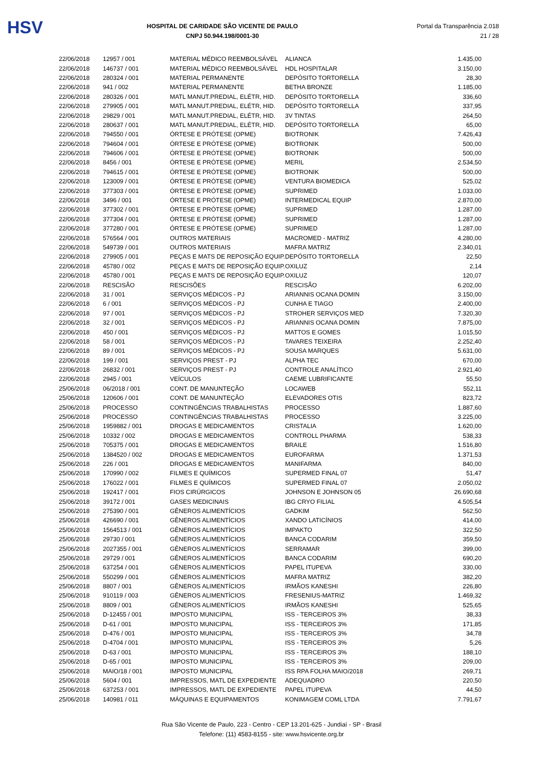HSV
HOSPITAL DE CARIDADE SÃO VICENTE DE PAULO
CNPJ 50.944.198/0001-30
Portal da Transparência 2.018
21 / 28
| 22/06/2018 | 12957 / 001 | MATERIAL MÉDICO REEMBOLSÁVEL | ALIANCA | 1.435,00 |
| 22/06/2018 | 146737 / 001 | MATERIAL MÉDICO REEMBOLSÁVEL | HDL HOSPITALAR | 3.150,00 |
| 22/06/2018 | 280324 / 001 | MATERIAL PERMANENTE | DEPÓSITO TORTORELLA | 28,30 |
| 22/06/2018 | 941 / 002 | MATERIAL PERMANENTE | BETHA BRONZE | 1.185,00 |
| 22/06/2018 | 280326 / 001 | MATL MANUT.PREDIAL, ELÉTR, HID. | DEPÓSITO TORTORELLA | 336,60 |
| 22/06/2018 | 279905 / 001 | MATL MANUT.PREDIAL, ELÉTR, HID. | DEPÓSITO TORTORELLA | 337,95 |
| 22/06/2018 | 29829 / 001 | MATL MANUT.PREDIAL, ELÉTR, HID. | 3V TINTAS | 264,50 |
| 22/06/2018 | 280637 / 001 | MATL MANUT.PREDIAL, ELÉTR, HID. | DEPÓSITO TORTORELLA | 65,00 |
| 22/06/2018 | 794550 / 001 | ÓRTESE E PRÓTESE (OPME) | BIOTRONIK | 7.426,43 |
| 22/06/2018 | 794604 / 001 | ÓRTESE E PRÓTESE (OPME) | BIOTRONIK | 500,00 |
| 22/06/2018 | 794606 / 001 | ÓRTESE E PRÓTESE (OPME) | BIOTRONIK | 500,00 |
| 22/06/2018 | 8456 / 001 | ÓRTESE E PRÓTESE (OPME) | MERIL | 2.534,50 |
| 22/06/2018 | 794615 / 001 | ÓRTESE E PRÓTESE (OPME) | BIOTRONIK | 500,00 |
| 22/06/2018 | 123009 / 001 | ÓRTESE E PRÓTESE (OPME) | VENTURA BIOMEDICA | 525,02 |
| 22/06/2018 | 377303 / 001 | ÓRTESE E PRÓTESE (OPME) | SUPRIMED | 1.033,00 |
| 22/06/2018 | 3496 / 001 | ÓRTESE E PRÓTESE (OPME) | INTERMEDICAL EQUIP | 2.870,00 |
| 22/06/2018 | 377302 / 001 | ÓRTESE E PRÓTESE (OPME) | SUPRIMED | 1.287,00 |
| 22/06/2018 | 377304 / 001 | ÓRTESE E PRÓTESE (OPME) | SUPRIMED | 1.287,00 |
| 22/06/2018 | 377280 / 001 | ÓRTESE E PRÓTESE (OPME) | SUPRIMED | 1.287,00 |
| 22/06/2018 | 576564 / 001 | OUTROS MATERIAIS | MACROMED - MATRIZ | 4.280,00 |
| 22/06/2018 | 549739 / 001 | OUTROS MATERIAIS | MAFRA MATRIZ | 2.340,01 |
| 22/06/2018 | 279905 / 001 | PEÇAS E MATS DE REPOSIÇÃO EQUIP. | DEPÓSITO TORTORELLA | 22,50 |
| 22/06/2018 | 45780 / 002 | PEÇAS E MATS DE REPOSIÇÃO EQUIP. | OXILUZ | 2,14 |
| 22/06/2018 | 45780 / 001 | PEÇAS E MATS DE REPOSIÇÃO EQUIP. | OXILUZ | 120,07 |
| 22/06/2018 | RESCISÃO | RESCISÕES | RESCISÃO | 6.202,00 |
| 22/06/2018 | 31 / 001 | SERVIÇOS MÉDICOS - PJ | ARIANNIS OCANA DOMIN | 3.150,00 |
| 22/06/2018 | 6 / 001 | SERVIÇOS MÉDICOS - PJ | CUNHA E TIAGO | 2.400,00 |
| 22/06/2018 | 97 / 001 | SERVIÇOS MÉDICOS - PJ | STROHER SERVIÇOS MED | 7.320,30 |
| 22/06/2018 | 32 / 001 | SERVIÇOS MÉDICOS - PJ | ARIANNIS OCANA DOMIN | 7.875,00 |
| 22/06/2018 | 450 / 001 | SERVIÇOS MÉDICOS - PJ | MATTOS E GOMES | 1.015,50 |
| 22/06/2018 | 58 / 001 | SERVIÇOS MÉDICOS - PJ | TAVARES TEIXEIRA | 2.252,40 |
| 22/06/2018 | 89 / 001 | SERVIÇOS MÉDICOS - PJ | SOUSA MARQUES | 5.631,00 |
| 22/06/2018 | 199 / 001 | SERVIÇOS PREST - PJ | ALPHA TEC | 670,00 |
| 22/06/2018 | 26832 / 001 | SERVIÇOS PREST - PJ | CONTROLE ANALÍTICO | 2.921,40 |
| 22/06/2018 | 2945 / 001 | VEÍCULOS | CAEME LUBRIFICANTE | 55,50 |
| 25/06/2018 | 06/2018 / 001 | CONT. DE MANUNTEÇÃO | LOCAWEB | 552,11 |
| 25/06/2018 | 120606 / 001 | CONT. DE MANUNTEÇÃO | ELEVADORES OTIS | 823,72 |
| 25/06/2018 | PROCESSO | CONTINGÊNCIAS TRABALHISTAS | PROCESSO | 1.887,60 |
| 25/06/2018 | PROCESSO | CONTINGÊNCIAS TRABALHISTAS | PROCESSO | 3.225,00 |
| 25/06/2018 | 1959882 / 001 | DROGAS E MEDICAMENTOS | CRISTALIA | 1.620,00 |
| 25/06/2018 | 10332 / 002 | DROGAS E MEDICAMENTOS | CONTROLL PHARMA | 538,33 |
| 25/06/2018 | 705375 / 001 | DROGAS E MEDICAMENTOS | BRAILE | 1.516,80 |
| 25/06/2018 | 1384520 / 002 | DROGAS E MEDICAMENTOS | EUROFARMA | 1.371,53 |
| 25/06/2018 | 226 / 001 | DROGAS E MEDICAMENTOS | MANIFARMA | 840,00 |
| 25/06/2018 | 170990 / 002 | FILMES E QUÍMICOS | SUPERMED FINAL 07 | 51,47 |
| 25/06/2018 | 176022 / 001 | FILMES E QUÍMICOS | SUPERMED FINAL 07 | 2.050,02 |
| 25/06/2018 | 192417 / 001 | FIOS CIRÚRGICOS | JOHNSON E JOHNSON 05 | 26.690,68 |
| 25/06/2018 | 39172 / 001 | GASES MEDICINAIS | IBG CRYO FILIAL | 4.505,54 |
| 25/06/2018 | 275390 / 001 | GÊNEROS ALIMENTÍCIOS | GADKIM | 562,50 |
| 25/06/2018 | 426690 / 001 | GÊNEROS ALIMENTÍCIOS | XANDO LATICÍNIOS | 414,00 |
| 25/06/2018 | 1564513 / 001 | GÊNEROS ALIMENTÍCIOS | IMPAKTO | 322,50 |
| 25/06/2018 | 29730 / 001 | GÊNEROS ALIMENTÍCIOS | BANCA CODARIM | 359,50 |
| 25/06/2018 | 2027355 / 001 | GÊNEROS ALIMENTÍCIOS | SERRAMAR | 399,00 |
| 25/06/2018 | 29729 / 001 | GÊNEROS ALIMENTÍCIOS | BANCA CODARIM | 690,20 |
| 25/06/2018 | 637254 / 001 | GÊNEROS ALIMENTÍCIOS | PAPEL ITUPEVA | 330,00 |
| 25/06/2018 | 550299 / 001 | GÊNEROS ALIMENTÍCIOS | MAFRA MATRIZ | 382,20 |
| 25/06/2018 | 8807 / 001 | GÊNEROS ALIMENTÍCIOS | IRMÃOS KANESHI | 226,80 |
| 25/06/2018 | 910119 / 003 | GÊNEROS ALIMENTÍCIOS | FRESENIUS-MATRIZ | 1.469,32 |
| 25/06/2018 | 8809 / 001 | GÊNEROS ALIMENTÍCIOS | IRMÃOS KANESHI | 525,65 |
| 25/06/2018 | D-12455 / 001 | IMPOSTO MUNICIPAL | ISS - TERCEIROS 3% | 38,33 |
| 25/06/2018 | D-61 / 001 | IMPOSTO MUNICIPAL | ISS - TERCEIROS 3% | 171,85 |
| 25/06/2018 | D-476 / 001 | IMPOSTO MUNICIPAL | ISS - TERCEIROS 3% | 34,78 |
| 25/06/2018 | D-4704 / 001 | IMPOSTO MUNICIPAL | ISS - TERCEIROS 3% | 5,26 |
| 25/06/2018 | D-63 / 001 | IMPOSTO MUNICIPAL | ISS - TERCEIROS 3% | 188,10 |
| 25/06/2018 | D-65 / 001 | IMPOSTO MUNICIPAL | ISS - TERCEIROS 3% | 209,00 |
| 25/06/2018 | MAIO/18 / 001 | IMPOSTO MUNICIPAL | ISS RPA FOLHA MAIO/2018 | 269,71 |
| 25/06/2018 | 5604 / 001 | IMPRESSOS, MATL DE EXPEDIENTE | ADEQUADRO | 220,50 |
| 25/06/2018 | 637253 / 001 | IMPRESSOS, MATL DE EXPEDIENTE | PAPEL ITUPEVA | 44,50 |
| 25/06/2018 | 140981 / 011 | MÁQUINAS E EQUIPAMENTOS | KONIMAGEM COML LTDA | 7.791,67 |
Rua São Vicente de Paulo, 223 - Centro - CEP 13.201-625 - Jundiaí - SP - Brasil
Telefone: (11) 4583-8155 - site: www.hsvicente.org.br